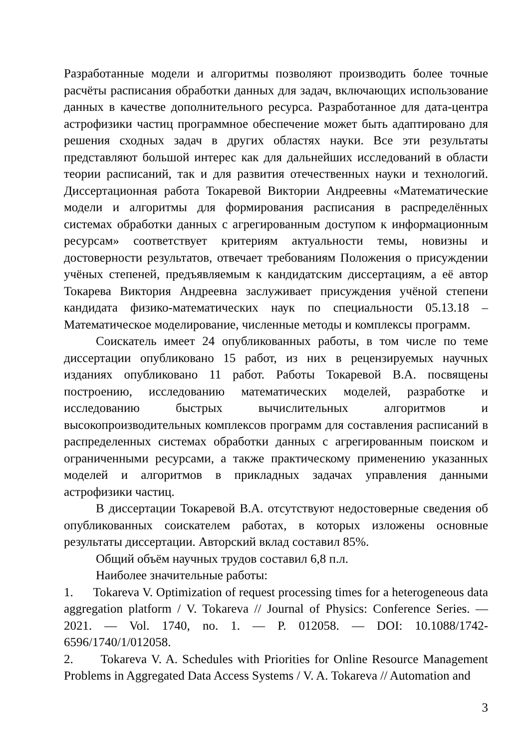Разработанные модели и алгоритмы позволяют производить более точные расчёты расписания обработки данных для задач, включающих использование данных в качестве дополнительного ресурса. Разработанное для дата-центра астрофизики частиц программное обеспечение может быть адаптировано для решения сходных задач в других областях науки. Все эти результаты представляют большой интерес как для дальнейших исследований в области теории расписаний, так и для развития отечественных науки и технологий. Диссертационная работа Токаревой Виктории Андреевны «Математические модели и алгоритмы для формирования расписания в распределённых системах обработки данных с агрегированным доступом к информационным ресурсам» соответствует критериям актуальности темы, новизны и достоверности результатов, отвечает требованиям Положения о присуждении учёных степеней, предъявляемым к кандидатским диссертациям, а её автор Токарева Виктория Андреевна заслуживает присуждения учёной степени кандидата физико-математических наук по специальности 05.13.18 – Математическое моделирование, численные методы и комплексы программ.
Соискатель имеет 24 опубликованных работы, в том числе по теме диссертации опубликовано 15 работ, из них в рецензируемых научных изданиях опубликовано 11 работ. Работы Токаревой В.А. посвящены построению, исследованию математических моделей, разработке и исследованию быстрых вычислительных алгоритмов и высокопроизводительных комплексов программ для составления расписаний в распределенных системах обработки данных с агрегированным поиском и ограниченными ресурсами, а также практическому применению указанных моделей и алгоритмов в прикладных задачах управления данными астрофизики частиц.
В диссертации Токаревой В.А. отсутствуют недостоверные сведения об опубликованных соискателем работах, в которых изложены основные результаты диссертации. Авторский вклад составил 85%.
Общий объём научных трудов составил 6,8 п.л.
Наиболее значительные работы:
1. Tokareva V. Optimization of request processing times for a heterogeneous data aggregation platform / V. Tokareva // Journal of Physics: Conference Series. — 2021. — Vol. 1740, no. 1. — P. 012058. — DOI: 10.1088/1742-6596/1740/1/012058.
2. Tokareva V. A. Schedules with Priorities for Online Resource Management Problems in Aggregated Data Access Systems / V. A. Tokareva // Automation and
3